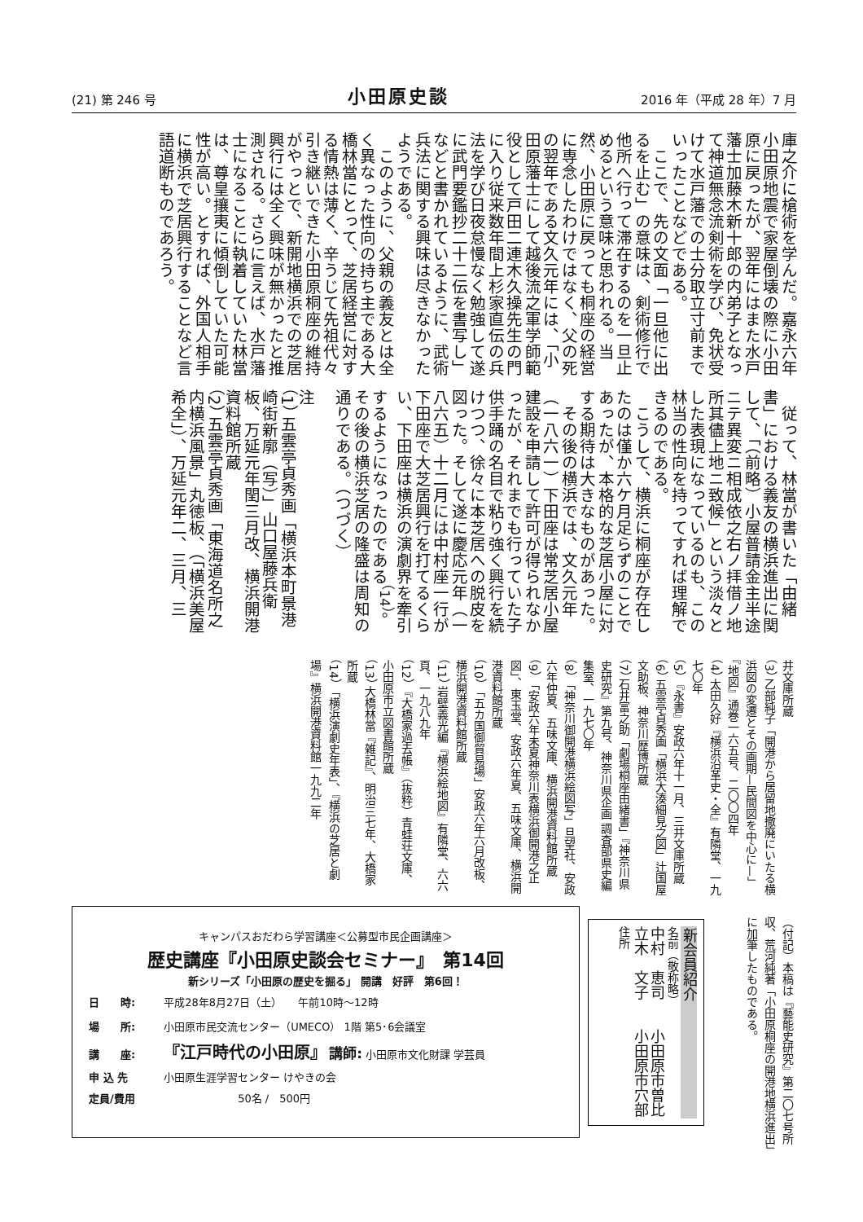(21) 第 246 号 小田原史談 2016 年（平成 28 年）7 月
庫之介に槍術を学んだ。嘉永六年小田原地震で家屋倒壊の際に小田原に戻ったが、翌年にはまた水戸藩士加藤木新十郎の内弟子となって神道無念流剣術を学び、免状受けて水戸藩での士分取立寸前までいったことなどである。
ここで、先の文面「一旦他に出るを止む」の意味は、剣術修行で他所へ行って滞在するのを一旦止めるという意味と思われる。当然、小田原に戻っても桐座の経営に専念したわけではなく、父の死の翌年である文久元年には、「小田原藩士にして越後流之軍学師範役として戸田二連木久操先生の門に入り従来数年間上杉家直伝の兵法を学び日夜怠慢なく勉強して遂に武門要鑑抄二十二伝を書写し」などと書かれているように、武術兵法に関する興味は尽きなかったようである。
このように、父親の義友とは全く異なった性向の持ち主である大橋林當にとって、芝居経営に対する情熱は薄く、辛うじて先祖代々引き継いできた小田原桐座の維持がやっとで、新開地横浜での芝居興行には全く興味が無かったと推測される。さらに言えば、水戸藩士になることに執着していた林當は、尊皇攘夷に傾倒していた可能性が高い。とすれば、外国人相手に横浜で芝居興行することなど言語道断ものであろう。
従って、林當が書いた「由緒書」における義友の横浜進出に関して、「（前略）小屋普請金主半途ニテ異変ニ相成依之右ノ拝借ノ地所其儘上地ニ致候」という淡々とした表現になっているのも、この林当の性向を持ってすれば理解できるのである。
こうして、横浜に桐座が存在したのは僅か六ケ月足らずのことであったが、本格的な芝居小屋に対する期待は大きなものがあった。
その後の横浜では、文久元年（一八六一）下田座は常芝居小屋建設を申請して許可が得られなかったが、それまでも行っていた子供手踊の名目で粘り強く興行を続けつつ、徐々に本芝居への脱皮を図った。そして遂に慶応元年（一八六五）十二月には中村座一行が下田座で大芝居興行を打てるくらい、下田座は横浜の演劇界を牽引するようになったのである<sup>（14）</sup>。その後の横浜芝居の隆盛は周知の通りである。（つづく）
注
（1） 五雲亭貞秀画「横浜本町景港崎街新廓（写）」山口屋藤兵衛板、万延元年閏三月改、横浜開港資料館所蔵
（2） 五雲亭貞秀画「東海道名所之内横浜風景」丸徳板、（「横浜美屋希全」）、万延元年二、三月、三
井文庫所蔵
（3） 乙部純子「開港から居留地撤廃にいたる横浜図の変遷とその画期—民間図を中心に—」『地図』通巻一六五号、二〇〇四年
（4） 太田久好『横浜沿革史・全』有隣堂、一九七〇年
（5） 『永書』安政六年十一月、三井文庫所蔵
（6） 五雲亭貞秀画「横浜大湊細見之図」辻国屋文助板、神奈川歴博所蔵
（7） 石井富之助「劇場桐座由緒書」『神奈川県史研究』第九号、神奈川県企画 調査部県史編集室、一九七〇年
（8） 「神奈川御開港横浜絵図写」旦望社、安政六年仲夏、五味文庫、横浜開港資料館所蔵
（9） 「安政六年未夏神奈川表横浜御開港之正図」、東玉堂、安政六年夏、五味文庫、横浜開港資料館所蔵
（10） 「五カ国御貿易場」安政六年六月改板、横浜開港資料館所蔵
（11） 岩壁義光編『横浜絵地図』有隣堂、六六頁、一九八九年
（12） 『大橋家過去帳』（抜粋）青蛙荘文庫、小田原市立図書館所蔵
（13） 大橋林當『雑記』、明治三七年、大橋家所蔵
（14） 「横浜演劇史年表」、『横浜の芝居と劇場』横浜開港資料館一九九二年
（付記）本稿は『藝能史研究』第二〇七号所収、荒河純著「小田原桐座の開港地横浜進出」に加筆したものである。
新会員紹介
名前（敬称略）
中村　恵司　　小田原市曽比
立木　文子　　小田原市穴部
住所
キャンパスおだわら学習講座＜公募型市民企画講座＞
歴史講座『小田原史談会セミナー』　第14回
新シリーズ「小田原の歴史を掘る」 開講　好評　第6回！
日　　時: 平成28年8月27日（土）　　午前10時～12時
場　　所: 小田原市民交流センター（UMECO） 1階 第5･6会議室
講　　座: 『江戸時代の小田原』　講師: 小田原市文化財課 学芸員
申 込 先 小田原生涯学習センター けやきの会
定員/費用 　　　　　　　50名 /　500円